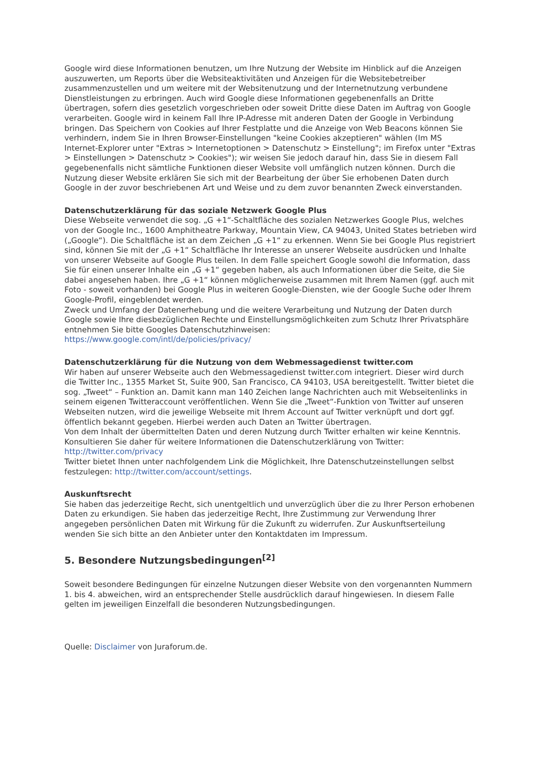Google wird diese Informationen benutzen, um Ihre Nutzung der Website im Hinblick auf die Anzeigen auszuwerten, um Reports über die Websiteaktivitäten und Anzeigen für die Websitebetreiber zusammenzustellen und um weitere mit der Websitenutzung und der Internetnutzung verbundene Dienstleistungen zu erbringen. Auch wird Google diese Informationen gegebenenfalls an Dritte übertragen, sofern dies gesetzlich vorgeschrieben oder soweit Dritte diese Daten im Auftrag von Google verarbeiten. Google wird in keinem Fall Ihre IP-Adresse mit anderen Daten der Google in Verbindung bringen. Das Speichern von Cookies auf Ihrer Festplatte und die Anzeige von Web Beacons können Sie verhindern, indem Sie in Ihren Browser-Einstellungen "keine Cookies akzeptieren" wählen (Im MS Internet-Explorer unter "Extras > Internetoptionen > Datenschutz > Einstellung"; im Firefox unter "Extras > Einstellungen > Datenschutz > Cookies"); wir weisen Sie jedoch darauf hin, dass Sie in diesem Fall gegebenenfalls nicht sämtliche Funktionen dieser Website voll umfänglich nutzen können. Durch die Nutzung dieser Website erklären Sie sich mit der Bearbeitung der über Sie erhobenen Daten durch Google in der zuvor beschriebenen Art und Weise und zu dem zuvor benannten Zweck einverstanden.
Datenschutzerklärung für das soziale Netzwerk Google Plus
Diese Webseite verwendet die sog. „G +1“-Schaltfläche des sozialen Netzwerkes Google Plus, welches von der Google Inc., 1600 Amphitheatre Parkway, Mountain View, CA 94043, United States betrieben wird („Google“). Die Schaltfläche ist an dem Zeichen „G +1“ zu erkennen. Wenn Sie bei Google Plus registriert sind, können Sie mit der „G +1“ Schaltfläche Ihr Interesse an unserer Webseite ausdrücken und Inhalte von unserer Webseite auf Google Plus teilen. In dem Falle speichert Google sowohl die Information, dass Sie für einen unserer Inhalte ein „G +1“ gegeben haben, als auch Informationen über die Seite, die Sie dabei angesehen haben. Ihre „G +1“ können möglicherweise zusammen mit Ihrem Namen (ggf. auch mit Foto - soweit vorhanden) bei Google Plus in weiteren Google-Diensten, wie der Google Suche oder Ihrem Google-Profil, eingeblendet werden.
Zweck und Umfang der Datenerhebung und die weitere Verarbeitung und Nutzung der Daten durch Google sowie Ihre diesbezüglichen Rechte und Einstellungsmöglichkeiten zum Schutz Ihrer Privatsphäre entnehmen Sie bitte Googles Datenschutzhinweisen:
https://www.google.com/intl/de/policies/privacy/
Datenschutzerklärung für die Nutzung von dem Webmessagedienst twitter.com
Wir haben auf unserer Webseite auch den Webmessagedienst twitter.com integriert. Dieser wird durch die Twitter Inc., 1355 Market St, Suite 900, San Francisco, CA 94103, USA bereitgestellt. Twitter bietet die sog. „Tweet“ – Funktion an. Damit kann man 140 Zeichen lange Nachrichten auch mit Webseitenlinks in seinem eigenen Twitteraccount veröffentlichen. Wenn Sie die „Tweet“-Funktion von Twitter auf unseren Webseiten nutzen, wird die jeweilige Webseite mit Ihrem Account auf Twitter verknüpft und dort ggf. öffentlich bekannt gegeben. Hierbei werden auch Daten an Twitter übertragen.
Von dem Inhalt der übermittelten Daten und deren Nutzung durch Twitter erhalten wir keine Kenntnis. Konsultieren Sie daher für weitere Informationen die Datenschutzerklärung von Twitter: http://twitter.com/privacy
Twitter bietet Ihnen unter nachfolgendem Link die Möglichkeit, Ihre Datenschutzeinstellungen selbst festzulegen: http://twitter.com/account/settings.
Auskunftsrecht
Sie haben das jederzeitige Recht, sich unentgeltlich und unverzüglich über die zu Ihrer Person erhobenen Daten zu erkundigen. Sie haben das jederzeitige Recht, Ihre Zustimmung zur Verwendung Ihrer angegeben persönlichen Daten mit Wirkung für die Zukunft zu widerrufen. Zur Auskunftserteilung wenden Sie sich bitte an den Anbieter unter den Kontaktdaten im Impressum.
5. Besondere Nutzungsbedingungen<sup>[2]</sup>
Soweit besondere Bedingungen für einzelne Nutzungen dieser Website von den vorgenannten Nummern 1. bis 4. abweichen, wird an entsprechender Stelle ausdrücklich darauf hingewiesen. In diesem Falle gelten im jeweiligen Einzelfall die besonderen Nutzungsbedingungen.
Quelle: Disclaimer von Juraforum.de.